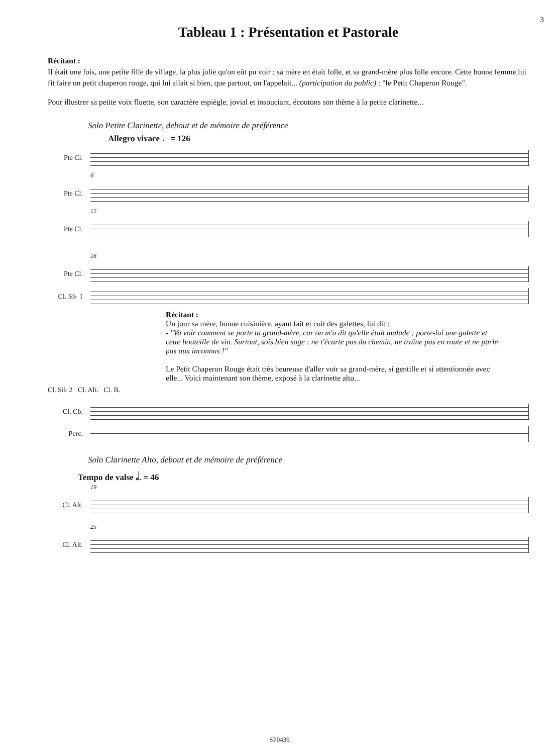3
Tableau 1 : Présentation et Pastorale
Récitant :
Il était une fois, une petite fille de village, la plus jolie qu'on eût pu voir ; sa mère en était folle, et sa grand-mère plus folle encore. Cette bonne femme lui fit faire un petit chaperon rouge, qui lui allait si bien, que partout, on l'appelait... (participation du public) : "le Petit Chaperon Rouge".
Pour illustrer sa petite voix fluette, son caractère espiègle, jovial et insouciant, écoutons son thème à la petite clarinette...
Solo Petite Clarinette, debout et de mémoire de préférence
Allegro vivace ♩= 126
Pte Cl.
6
Pte Cl.
12
Pte Cl.
18
Pte Cl.
Cl. Si♭ 1
Récitant :
Un jour sa mère, bonne cuisinière, ayant fait et cuit des galettes, lui dit :
- "Va voir comment se porte ta grand-mère, car on m'a dit qu'elle était malade ; porte-lui une galette et cette bouteille de vin. Surtout, sois bien sage : ne t'écarte pas du chemin, ne traîne pas en route et ne parle pas aux inconnus !"
Le Petit Chaperon Rouge était très heureuse d'aller voir sa grand-mère, si gentille et si attentionnée avec elle... Voici maintenant son thème, exposé à la clarinette alto...
Cl. Si♭ 2 Cl. Alt. Cl. B.
Cl. Cb.
Perc.
Solo Clarinette Alto, debout et de mémoire de préférence
Tempo de valse 𝅗𝅥. = 46
19
Cl. Alt.
25
Cl. Alt.
SP0439